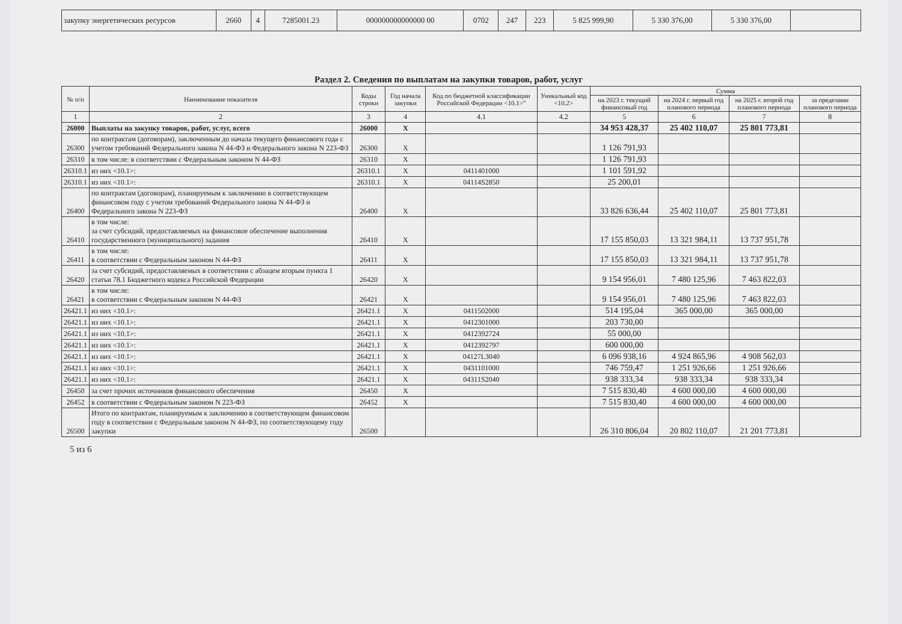| закупку энергетических ресурсов | 2660 | 4 | 7285001.23 | 000000000000000 00 | 0702 | 247 | 223 | 5 825 999,90 | 5 330 376,00 | 5 330 376,00 | |
Раздел 2. Сведения по выплатам на закупки товаров, работ, услуг
| № п/п | Наименование показателя | Коды строки | Год начала закупки | Код по бюджетной классификации Российской Федерации <10.1>" | Уникальный код <10.2> | Сумма | | | |
| --- | --- | --- | --- | --- | --- | --- | --- | --- | --- |
| | | | | | | на 2023 г. текущий финансовый год | на 2024 г. первый год планового периода | на 2025 г. второй год планового периода | за пределами планового периода |
| 1 | 2 | 3 | 4 | 4.1 | 4.2 | 5 | 6 | 7 | 8 |
| 26000 | Выплаты на закупку товаров, работ, услуг, всего | 26000 | X | | | 34 953 428,37 | 25 402 110,07 | 25 801 773,81 | |
| 26300 | по контрактам (договорам), заключенным до начала текущего финансового года с учетом требований Федерального закона N 44-ФЗ и Федерального закона N 223-ФЗ | 26300 | X | | | 1 126 791,93 | | | |
| 26310 | в том числе: в соответствии с Федеральным законом N 44-ФЗ | 26310 | X | | | 1 126 791,93 | | | |
| 26310.1 | из них <10.1>: | 26310.1 | X | 0411401000 | | 1 101 591,92 | | | |
| 26310.1 | из них <10.1>: | 26310.1 | X | 04114S2850 | | 25 200,01 | | | |
| 26400 | по контрактам (договорам), планируемым к заключению в соответствующем финансовом году с учетом требований Федерального закона N 44-ФЗ и Федерального закона N 223-ФЗ | 26400 | X | | | 33 826 636,44 | 25 402 110,07 | 25 801 773,81 | |
| 26410 | в том числе: за счет субсидий, предоставляемых на финансовое обеспечение выполнения государственного (муниципального) задания | 26410 | X | | | 17 155 850,03 | 13 321 984,11 | 13 737 951,78 | |
| 26411 | в том числе: в соответствии с Федеральным законом N 44-ФЗ | 26411 | X | | | 17 155 850,03 | 13 321 984,11 | 13 737 951,78 | |
| 26420 | за счет субсидий, предоставляемых в соответствии с абзацем вторым пункта 1 статьи 78.1 Бюджетного кодекса Российской Федерации | 26420 | X | | | 9 154 956,01 | 7 480 125,96 | 7 463 822,03 | |
| 26421 | в том числе: в соответствии с Федеральным законом N 44-ФЗ | 26421 | X | | | 9 154 956,01 | 7 480 125,96 | 7 463 822,03 | |
| 26421.1 | из них <10.1>: | 26421.1 | X | 0411502000 | | 514 195,04 | 365 000,00 | 365 000,00 | |
| 26421.1 | из них <10.1>: | 26421.1 | X | 0412301000 | | 203 730,00 | | | |
| 26421.1 | из них <10.1>: | 26421.1 | X | 0412392724 | | 55 000,00 | | | |
| 26421.1 | из них <10.1>: | 26421.1 | X | 0412392797 | | 600 000,00 | | | |
| 26421.1 | из них <10.1>: | 26421.1 | X | 04127L3040 | | 6 096 938,16 | 4 924 865,96 | 4 908 562,03 | |
| 26421.1 | из них <10.1>: | 26421.1 | X | 0431101000 | | 746 759,47 | 1 251 926,66 | 1 251 926,66 | |
| 26421.1 | из них <10.1>: | 26421.1 | X | 04311S2040 | | 938 333,34 | 938 333,34 | 938 333,34 | |
| 26450 | за счет прочих источников финансового обеспечения | 26450 | X | | | 7 515 830,40 | 4 600 000,00 | 4 600 000,00 | |
| 26452 | в соответствии с Федеральным законом N 223-ФЗ | 26452 | X | | | 7 515 830,40 | 4 600 000,00 | 4 600 000,00 | |
| 26500 | Итого по контрактам, планируемым к заключению в соответствующем финансовом году в соответствии с Федеральным законом N 44-ФЗ, по соответствующему году закупки | 26500 | | | | 26 310 806,04 | 20 802 110,07 | 21 201 773,81 | |
5 из 6